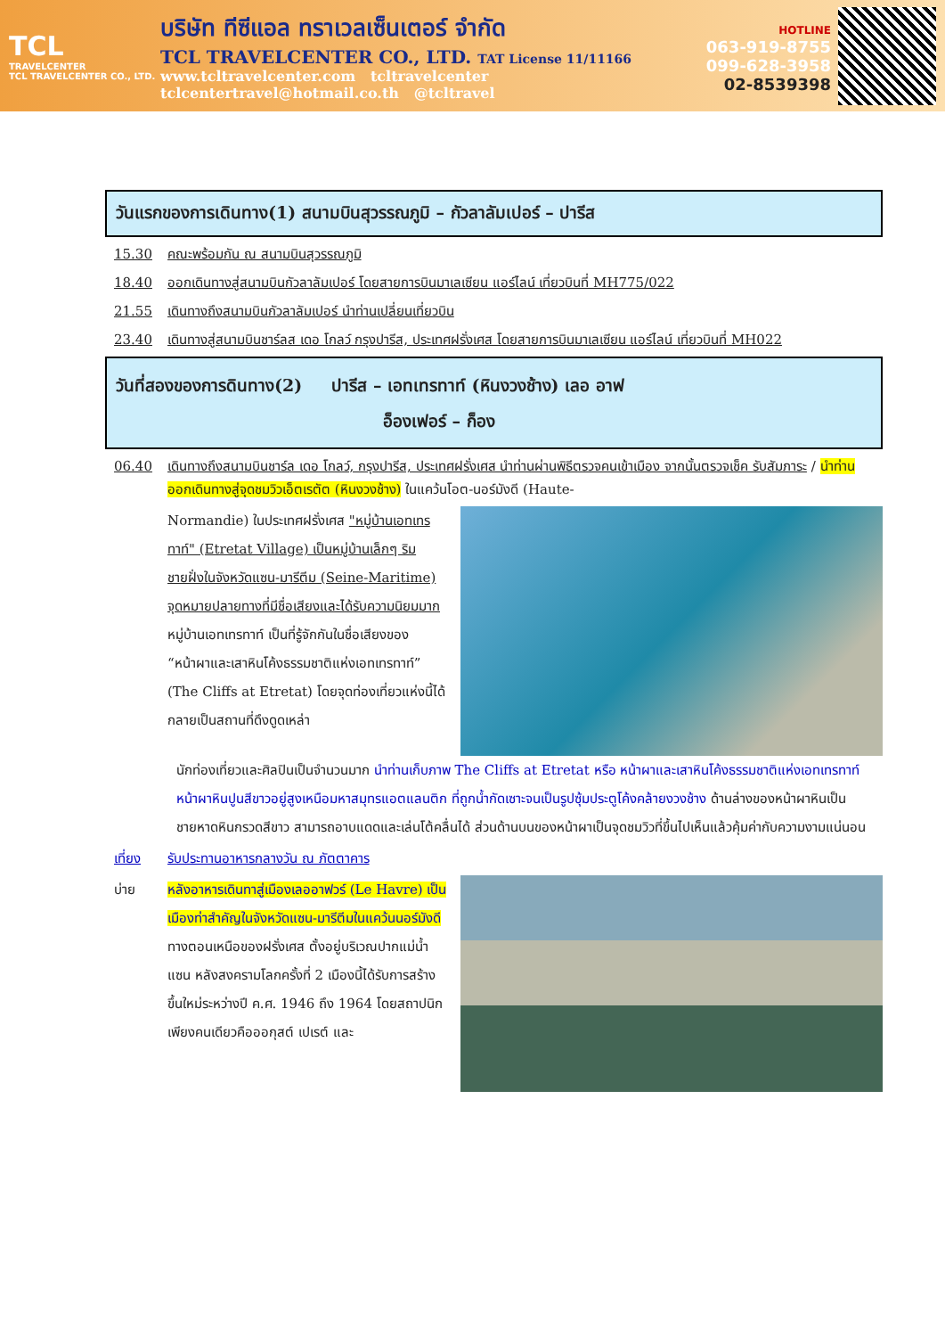TCL
TRAVELCENTER
TCL TRAVELCENTER CO., LTD.
บริษัท ทีซีแอล ทราเวลเซ็นเตอร์ จำกัด
TCL TRAVELCENTER CO., LTD. TAT License 11/11166
www.tcltravelcenter.com tcltravelcenter
tclcentertravel@hotmail.co.th @tcltravel
HOTLINE
063-919-8755
099-628-3958
02-8539398
วันแรกของการเดินทาง(1) สนามบินสุวรรณภูมิ – กัวลาลัมเปอร์ – ปารีส
15.30 คณะพร้อมกัน ณ สนามบินสุวรรณภูมิ
18.40 ออกเดินทางสู่สนามบินกัวลาลัมเปอร์ โดยสายการบินมาเลเซียน แอร์ไลน์ เที่ยวบินที่ MH775/022
21.55 เดินทางถึงสนามบินกัวลาลัมเปอร์ นำท่านเปลี่ยนเที่ยวบิน
23.40 เดินทางสู่สนามบินชาร์ลส เดอ โกลว์ กรุงปารีส, ประเทศฝรั่งเศส โดยสายการบินมาเลเซียน แอร์ไลน์ เที่ยวบินที่ MH022
วันที่สองของการดินทาง(2) ปารีส – เอทเทรทาท์ (หินงวงช้าง) เลอ อาฟ
อ็องเฟอร์ – ก็อง
06.40 เดินทางถึงสนามบินชาร์ล เดอ โกลว์, กรุงปารีส, ประเทศฝรั่งเศส นำท่านผ่านพิธีตรวจคนเข้าเมือง จากนั้นตรวจเช็ค รับสัมภาระ / นำท่านออกเดินทางสู่จุดชมวิวเอ็ตเรตัต (หินงวงช้าง) ในแคว้นโอต-นอร์มังดี (Haute-
Normandie) ในประเทศฝรั่งเศส "หมู่บ้านเอทเทรทาท์" (Etretat Village) เป็นหมู่บ้านเล็กๆ ริมชายฝั่งในจังหวัดแซน-มารีตีม (Seine-Maritime) จุดหมายปลายทางที่มีชื่อเสียงและได้รับความนิยมมาก หมู่บ้านเอทเทรทาท์ เป็นที่รู้จักกันในชื่อเสียงของ “หน้าผาและเสาหินโค้งธรรมชาติแห่งเอทเทรทาท์” (The Cliffs at Etretat) โดยจุดท่องเที่ยวแห่งนี้ได้ กลายเป็นสถานที่ดึงดูดเหล่า
นักท่องเที่ยวและศิลปินเป็นจำนวนมาก นำท่านเก็บภาพ The Cliffs at Etretat หรือ หน้าผาและเสาหินโค้งธรรมชาติแห่งเอทเทรทาท์ หน้าผาหินปูนสีขาวอยู่สูงเหนือมหาสมุทรแอตแลนติก ที่ถูกน้ำกัดเซาะจนเป็นรูปซุ้มประตูโค้งคล้ายงวงช้าง ด้านล่างของหน้าผาหินเป็นชายหาดหินกรวดสีขาว สามารถอาบแดดและเล่นโต้คลื่นได้ ส่วนด้านบนของหน้าผาเป็นจุดชมวิวที่ขึ้นไปเห็นแล้วคุ้มค่ากับความงามแน่นอน
เที่ยง รับประทานอาหารกลางวัน ณ ภัตตาคาร
บ่าย หลังอาหารเดินทาสู่เมืองเลออาฟวร์ (Le Havre) เป็นเมืองท่าสำคัญในจังหวัดแซน-มารีตีมในแคว้นนอร์มังดีทางตอนเหนือของฝรั่งเศส ตั้งอยู่บริเวณปากแม่น้ำแซน หลังสงครามโลกครั้งที่ 2 เมืองนี้ได้รับการสร้างขึ้นใหม่ระหว่างปี ค.ศ. 1946 ถึง 1964 โดยสถาปนิกเพียงคนเดียวคือออกุสต์ เปเรต์ และ